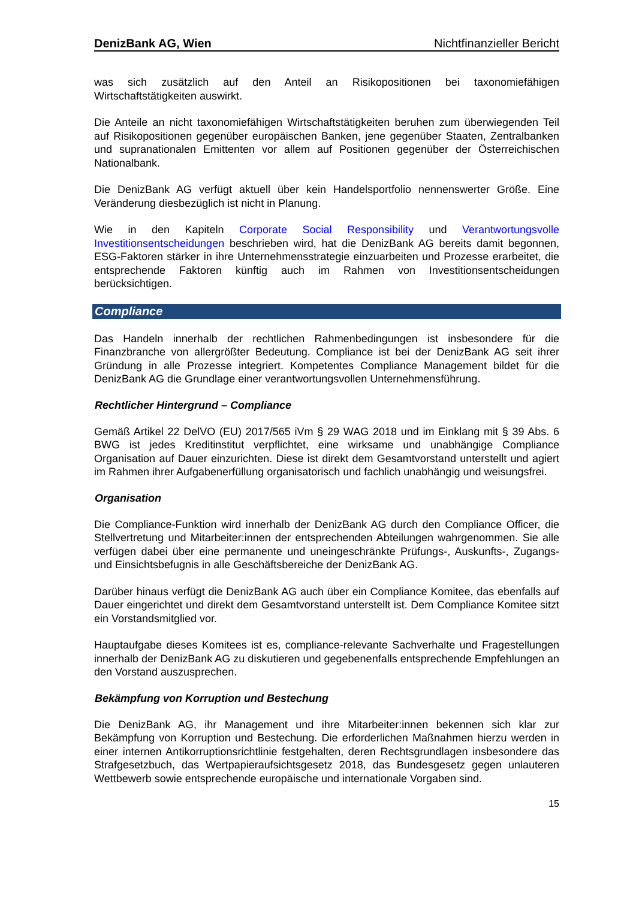DenizBank AG, Wien Nichtfinanzieller Bericht
was sich zusätzlich auf den Anteil an Risikopositionen bei taxonomiefähigen Wirtschaftstätigkeiten auswirkt.
Die Anteile an nicht taxonomiefähigen Wirtschaftstätigkeiten beruhen zum überwiegenden Teil auf Risikopositionen gegenüber europäischen Banken, jene gegenüber Staaten, Zentralbanken und supranationalen Emittenten vor allem auf Positionen gegenüber der Österreichischen Nationalbank.
Die DenizBank AG verfügt aktuell über kein Handelsportfolio nennenswerter Größe. Eine Veränderung diesbezüglich ist nicht in Planung.
Wie in den Kapiteln Corporate Social Responsibility und Verantwortungsvolle Investitionsentscheidungen beschrieben wird, hat die DenizBank AG bereits damit begonnen, ESG-Faktoren stärker in ihre Unternehmensstrategie einzuarbeiten und Prozesse erarbeitet, die entsprechende Faktoren künftig auch im Rahmen von Investitionsentscheidungen berücksichtigen.
Compliance
Das Handeln innerhalb der rechtlichen Rahmenbedingungen ist insbesondere für die Finanzbranche von allergrößter Bedeutung. Compliance ist bei der DenizBank AG seit ihrer Gründung in alle Prozesse integriert. Kompetentes Compliance Management bildet für die DenizBank AG die Grundlage einer verantwortungsvollen Unternehmensführung.
Rechtlicher Hintergrund – Compliance
Gemäß Artikel 22 DelVO (EU) 2017/565 iVm § 29 WAG 2018 und im Einklang mit § 39 Abs. 6 BWG ist jedes Kreditinstitut verpflichtet, eine wirksame und unabhängige Compliance Organisation auf Dauer einzurichten. Diese ist direkt dem Gesamtvorstand unterstellt und agiert im Rahmen ihrer Aufgabenerfüllung organisatorisch und fachlich unabhängig und weisungsfrei.
Organisation
Die Compliance-Funktion wird innerhalb der DenizBank AG durch den Compliance Officer, die Stellvertretung und Mitarbeiter:innen der entsprechenden Abteilungen wahrgenommen. Sie alle verfügen dabei über eine permanente und uneingeschränkte Prüfungs-, Auskunfts-, Zugangs- und Einsichtsbefugnis in alle Geschäftsbereiche der DenizBank AG.
Darüber hinaus verfügt die DenizBank AG auch über ein Compliance Komitee, das ebenfalls auf Dauer eingerichtet und direkt dem Gesamtvorstand unterstellt ist. Dem Compliance Komitee sitzt ein Vorstandsmitglied vor.
Hauptaufgabe dieses Komitees ist es, compliance-relevante Sachverhalte und Fragestellungen innerhalb der DenizBank AG zu diskutieren und gegebenenfalls entsprechende Empfehlungen an den Vorstand auszusprechen.
Bekämpfung von Korruption und Bestechung
Die DenizBank AG, ihr Management und ihre Mitarbeiter:innen bekennen sich klar zur Bekämpfung von Korruption und Bestechung. Die erforderlichen Maßnahmen hierzu werden in einer internen Antikorruptionsrichtlinie festgehalten, deren Rechtsgrundlagen insbesondere das Strafgesetzbuch, das Wertpapieraufsichtsgesetz 2018, das Bundesgesetz gegen unlauteren Wettbewerb sowie entsprechende europäische und internationale Vorgaben sind.
15